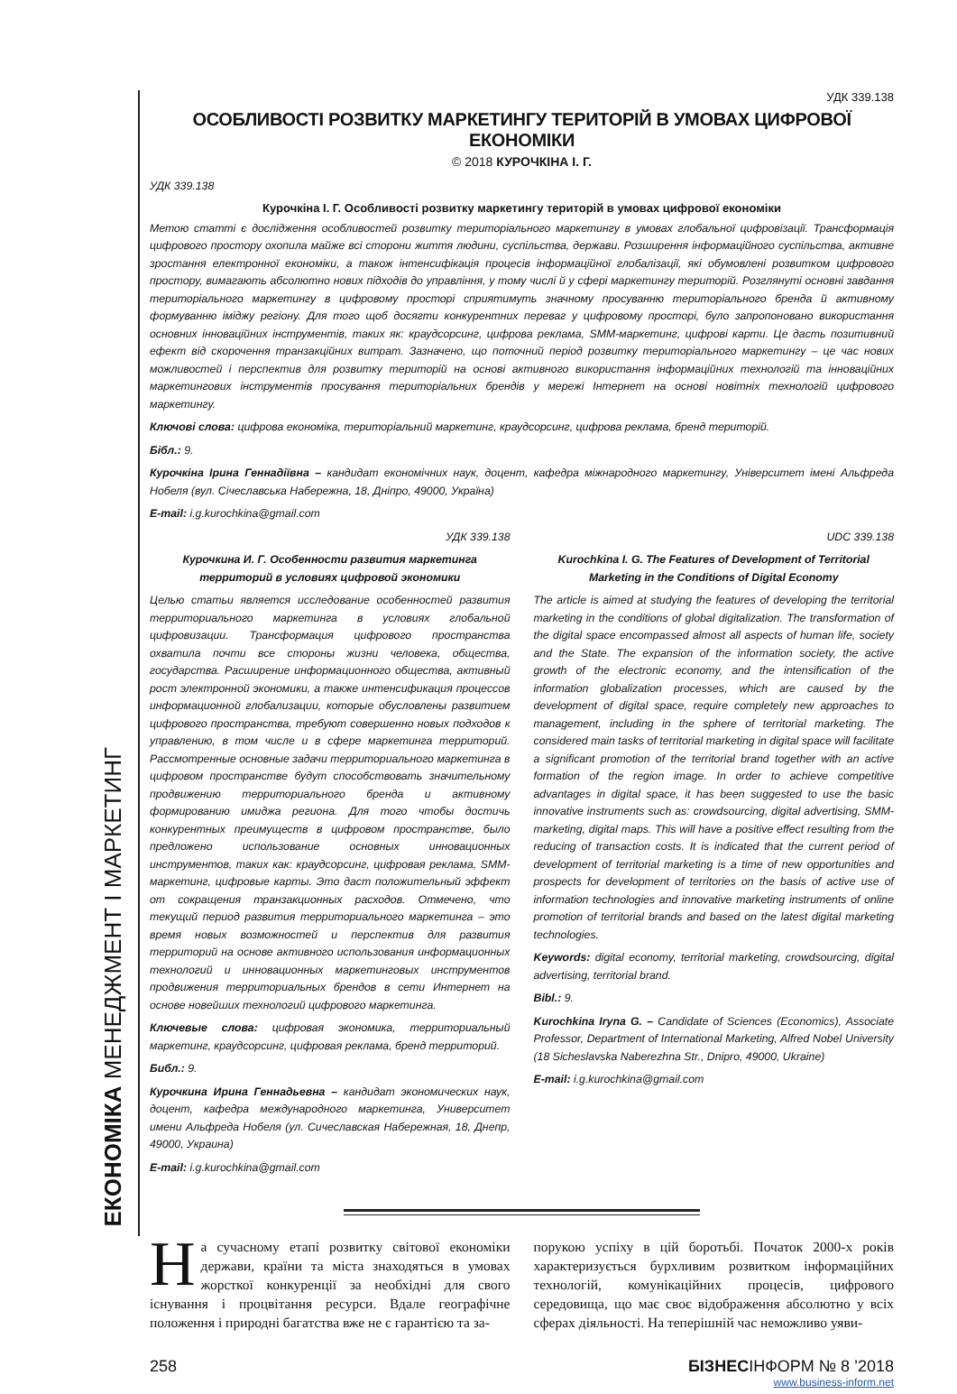ЕКОНОМІКА МЕНЕДЖМЕНТ І МАРКЕТИНГ
УДК 339.138
ОСОБЛИВОСТІ РОЗВИТКУ МАРКЕТИНГУ ТЕРИТОРІЙ В УМОВАХ ЦИФРОВОЇ ЕКОНОМІКИ
© 2018 КУРОЧКІНА І. Г.
УДК 339.138
Курочкіна І. Г. Особливості розвитку маркетингу територій в умовах цифрової економіки
Метою статті є дослідження особливостей розвитку територіального маркетингу в умовах глобальної цифровізації. Трансформація цифрового простору охопила майже всі сторони життя людини, суспільства, держави. Розширення інформаційного суспільства, активне зростання електронної економіки, а також інтенсифікація процесів інформаційної глобалізації, які обумовлені розвитком цифрового простору, вимагають абсолютно нових підходів до управління, у тому числі й у сфері маркетингу територій. Розглянуті основні завдання територіального маркетингу в цифровому просторі сприятимуть значному просуванню територіального бренда й активному формуванню іміджу регіону. Для того щоб досягти конкурентних переваг у цифровому просторі, було запропоновано використання основних інноваційних інструментів, таких як: краудсорсинг, цифрова реклама, SMM-маркетинг, цифрові карти. Це дасть позитивний ефект від скорочення транзакційних витрат. Зазначено, що поточний період розвитку територіального маркетингу – це час нових можливостей і перспектив для розвитку територій на основі активного використання інформаційних технологій та інноваційних маркетингових інструментів просування територіальних брендів у мережі Інтернет на основі новітніх технологій цифрового маркетингу.
Ключові слова: цифрова економіка, територіальний маркетинг, краудсорсинг, цифрова реклама, бренд територій.
Бібл.: 9.
Курочкіна Ірина Геннадіївна – кандидат економічних наук, доцент, кафедра міжнародного маркетингу, Університет імені Альфреда Нобеля (вул. Січеславська Набережна, 18, Дніпро, 49000, Україна)
E-mail: i.g.kurochkina@gmail.com
УДК 339.138
Курочкина И. Г. Особенности развития маркетинга территорий в условиях цифровой экономики
Целью статьи является исследование особенностей развития территориального маркетинга в условиях глобальной цифровизации. Трансформация цифрового пространства охватила почти все стороны жизни человека, общества, государства. Расширение информационного общества, активный рост электронной экономики, а также интенсификация процессов информационной глобализации, которые обусловлены развитием цифрового пространства, требуют совершенно новых подходов к управлению, в том числе и в сфере маркетинга территорий. Рассмотренные основные задачи территориального маркетинга в цифровом пространстве будут способствовать значительному продвижению территориального бренда и активному формированию имиджа региона. Для того чтобы достичь конкурентных преимуществ в цифровом пространстве, было предложено использование основных инновационных инструментов, таких как: краудсорсинг, цифровая реклама, SMM-маркетинг, цифровые карты. Это даст положительный эффект от сокращения транзакционных расходов. Отмечено, что текущий период развития территориального маркетинга – это время новых возможностей и перспектив для развития территорий на основе активного использования информационных технологий и инновационных маркетинговых инструментов продвижения территориальных брендов в сети Интернет на основе новейших технологий цифрового маркетинга.
Ключевые слова: цифровая экономика, территориальный маркетинг, краудсорсинг, цифровая реклама, бренд территорий.
Библ.: 9.
Курочкина Ирина Геннадьевна – кандидат экономических наук, доцент, кафедра международного маркетинга, Университет имени Альфреда Нобеля (ул. Сичеславская Набережная, 18, Днепр, 49000, Украина)
E-mail: i.g.kurochkina@gmail.com
UDC 339.138
Kurochkina I. G. The Features of Development of Territorial Marketing in the Conditions of Digital Economy
The article is aimed at studying the features of developing the territorial marketing in the conditions of global digitalization. The transformation of the digital space encompassed almost all aspects of human life, society and the State. The expansion of the information society, the active growth of the electronic economy, and the intensification of the information globalization processes, which are caused by the development of digital space, require completely new approaches to management, including in the sphere of territorial marketing. The considered main tasks of territorial marketing in digital space will facilitate a significant promotion of the territorial brand together with an active formation of the region image. In order to achieve competitive advantages in digital space, it has been suggested to use the basic innovative instruments such as: crowdsourcing, digital advertising, SMM-marketing, digital maps. This will have a positive effect resulting from the reducing of transaction costs. It is indicated that the current period of development of territorial marketing is a time of new opportunities and prospects for development of territories on the basis of active use of information technologies and innovative marketing instruments of online promotion of territorial brands and based on the latest digital marketing technologies.
Keywords: digital economy, territorial marketing, crowdsourcing, digital advertising, territorial brand.
Bibl.: 9.
Kurochkina Iryna G. – Candidate of Sciences (Economics), Associate Professor, Department of International Marketing, Alfred Nobel University (18 Sicheslavska Naberezhna Str., Dnipro, 49000, Ukraine)
E-mail: i.g.kurochkina@gmail.com
На сучасному етапі розвитку світової економіки держави, країни та міста знаходяться в умовах жорсткої конкуренції за необхідні для свого існування і процвітання ресурси. Вдале географічне положення і природні багатства вже не є гарантією та за-
порукою успіху в цій боротьбі. Початок 2000-х років характеризується бурхливим розвитком інформаційних технологій, комунікаційних процесів, цифрового середовища, що має своє відображення абсолютно у всіх сферах діяльності. На теперішній час неможливо уяви-
258 БІЗНЕСІНФОРМ № 8 ’2018
www.business-inform.net